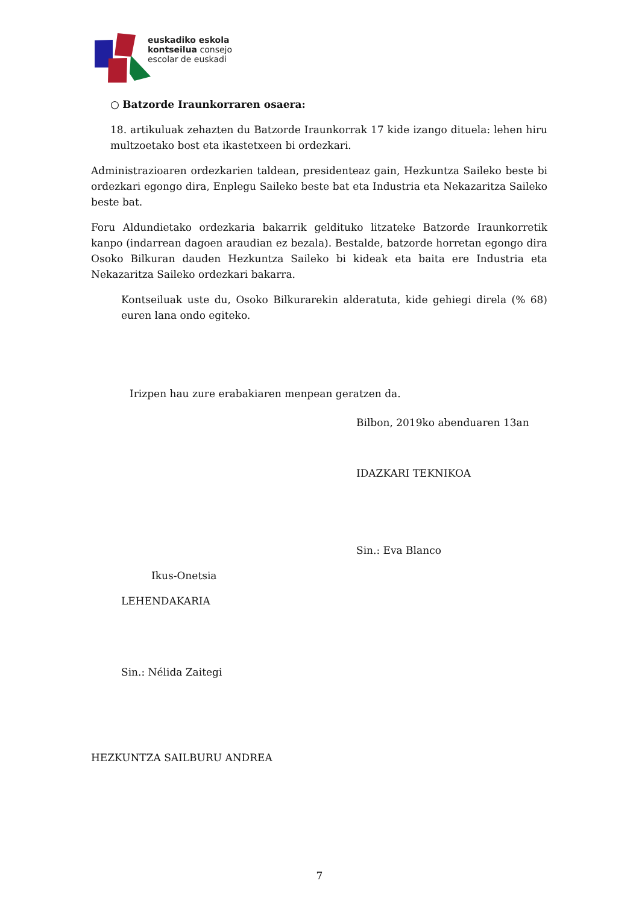euskadiko eskola
kontseilua consejo
escolar de euskadi
○ Batzorde Iraunkorraren osaera:
18. artikuluak zehazten du Batzorde Iraunkorrak 17 kide izango dituela: lehen hiru multzoetako bost eta ikastetxeen bi ordezkari.
Administrazioaren ordezkarien taldean, presidenteaz gain, Hezkuntza Saileko beste bi ordezkari egongo dira, Enplegu Saileko beste bat eta Industria eta Nekazaritza Saileko beste bat.
Foru Aldundietako ordezkaria bakarrik geldituko litzateke Batzorde Iraunkorretik kanpo (indarrean dagoen araudian ez bezala). Bestalde, batzorde horretan egongo dira Osoko Bilkuran dauden Hezkuntza Saileko bi kideak eta baita ere Industria eta Nekazaritza Saileko ordezkari bakarra.
Kontseiluak uste du, Osoko Bilkurarekin alderatuta, kide gehiegi direla (% 68) euren lana ondo egiteko.
Irizpen hau zure erabakiaren menpean geratzen da.
Bilbon, 2019ko abenduaren 13an
IDAZKARI TEKNIKOA
Sin.: Eva Blanco
Ikus-Onetsia
LEHENDAKARIA
Sin.: Nélida Zaitegi
HEZKUNTZA SAILBURU ANDREA
7